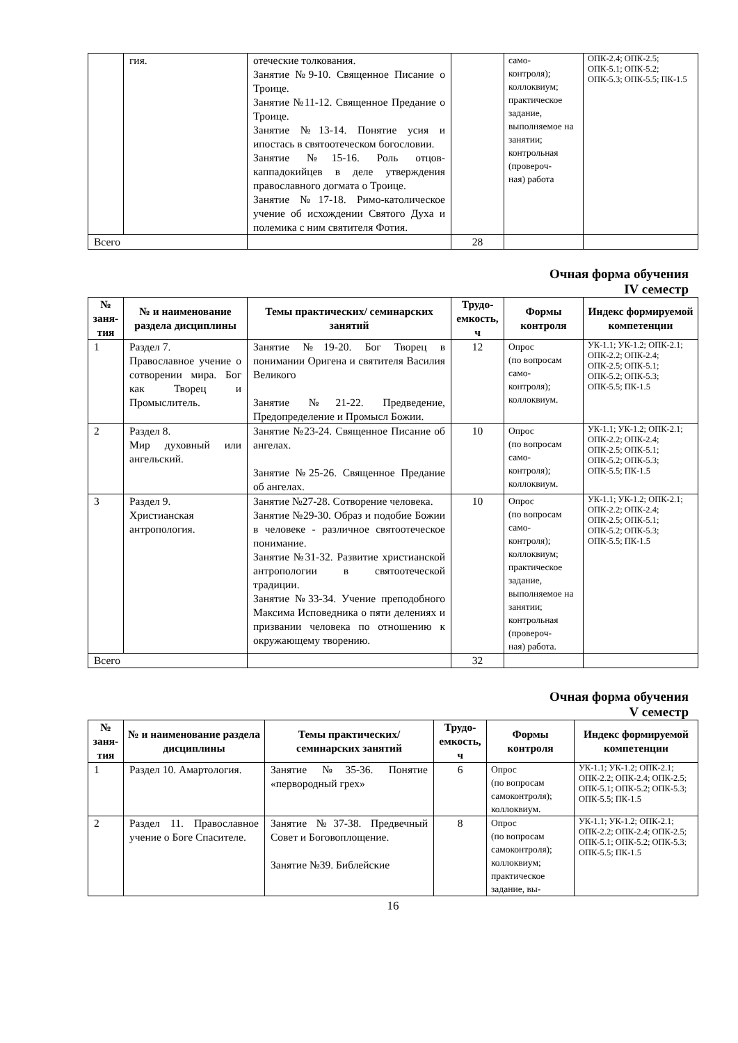| | гия. | отеческие толкования. Занятие №9-10. Священное Писание о Троице. Занятие №11-12. Священное Предание о Троице. Занятие №13-14. Понятие усия и ипостась в святоотеческом богословии. Занятие №15-16. Роль отцов-каппадокийцев в деле утверждения православного догмата о Троице. Занятие №17-18. Римо-католическое учение об исхождении Святого Духа и полемика с ним святителя Фотия. | | само- контроля); коллоквиум; практическое задание, выполняемое на занятии; контрольная (провероч- ная) работа | ОПК-2.4; ОПК-2.5; ОПК-5.1; ОПК-5.2; ОПК-5.3; ОПК-5.5; ПК-1.5 |
| Всего | | | 28 | | |
Очная форма обучения
IV семестр
| № заня-тия | № и наименование раздела дисциплины | Темы практических/ семинарских занятий | Трудо-емкость, ч | Формы контроля | Индекс формируемой компетенции |
| --- | --- | --- | --- | --- | --- |
| 1 | Раздел 7. Православное учение о сотворении мира. Бог как Творец и Промыслитель. | Занятие №19-20. Бог Творец в понимании Оригена и святителя Василия Великого Занятие №21-22. Предведение, Предопределение и Промысл Божии. | 12 | Опрос (по вопросам само- контроля); коллоквиум. | УК-1.1; УК-1.2; ОПК-2.1; ОПК-2.2; ОПК-2.4; ОПК-2.5; ОПК-5.1; ОПК-5.2; ОПК-5.3; ОПК-5.5; ПК-1.5 |
| 2 | Раздел 8. Мир духовный или ангельский. | Занятие №23-24. Священное Писание об ангелах. Занятие №25-26. Священное Предание об ангелах. | 10 | Опрос (по вопросам само- контроля); коллоквиум. | УК-1.1; УК-1.2; ОПК-2.1; ОПК-2.2; ОПК-2.4; ОПК-2.5; ОПК-5.1; ОПК-5.2; ОПК-5.3; ОПК-5.5; ПК-1.5 |
| 3 | Раздел 9. Христианская антропология. | Занятие №27-28. Сотворение человека. Занятие №29-30. Образ и подобие Божии в человеке - различное святоотеческое понимание. Занятие №31-32. Развитие христианской антропологии в святоотеческой традиции. Занятие №33-34. Учение преподобного Максима Исповедника о пяти делениях и призвании человека по отношению к окружающему творению. | 10 | Опрос (по вопросам само- контроля); коллоквиум; практическое задание, выполняемое на занятии; контрольная (провероч- ная) работа. | УК-1.1; УК-1.2; ОПК-2.1; ОПК-2.2; ОПК-2.4; ОПК-2.5; ОПК-5.1; ОПК-5.2; ОПК-5.3; ОПК-5.5; ПК-1.5 |
| Всего | | | 32 | | |
Очная форма обучения
V семестр
| № заня-тия | № и наименование раздела дисциплины | Темы практических/ семинарских занятий | Трудо-емкость, ч | Формы контроля | Индекс формируемой компетенции |
| --- | --- | --- | --- | --- | --- |
| 1 | Раздел 10. Амартология. | Занятие №35-36. Понятие «первородный грех» | 6 | Опрос (по вопросам самоконтроля); коллоквиум. | УК-1.1; УК-1.2; ОПК-2.1; ОПК-2.2; ОПК-2.4; ОПК-2.5; ОПК-5.1; ОПК-5.2; ОПК-5.3; ОПК-5.5; ПК-1.5 |
| 2 | Раздел 11. Православное учение о Боге Спасителе. | Занятие №37-38. Предвечный Совет и Боговоплощение. Занятие №39. Библейские | 8 | Опрос (по вопросам самоконтроля); коллоквиум; практическое задание, вы- | УК-1.1; УК-1.2; ОПК-2.1; ОПК-2.2; ОПК-2.4; ОПК-2.5; ОПК-5.1; ОПК-5.2; ОПК-5.3; ОПК-5.5; ПК-1.5 |
16